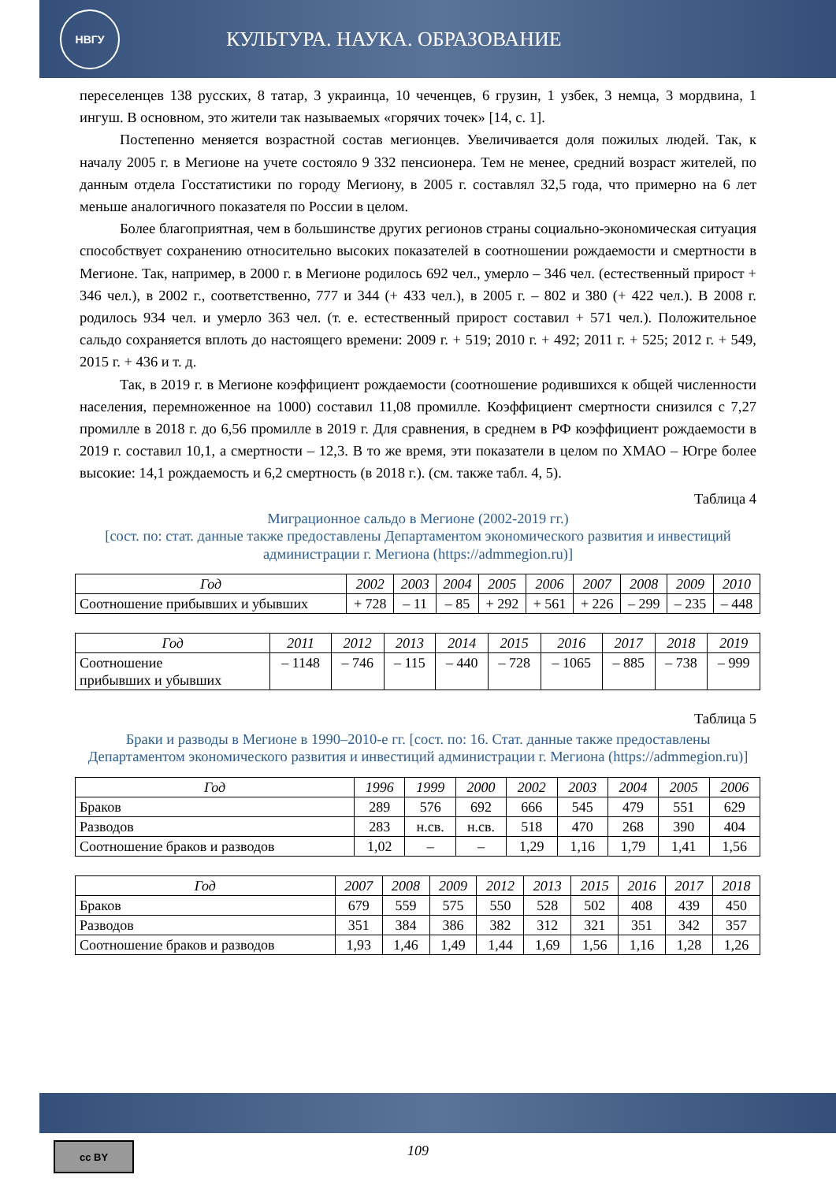НВГУ
КУЛЬТУРА. НАУКА. ОБРАЗОВАНИЕ
переселенцев 138 русских, 8 татар, 3 украинца, 10 чеченцев, 6 грузин, 1 узбек, 3 немца, 3 мордвина, 1 ингуш. В основном, это жители так называемых «горячих точек» [14, с. 1].
Постепенно меняется возрастной состав мегионцев. Увеличивается доля пожилых людей. Так, к началу 2005 г. в Мегионе на учете состояло 9 332 пенсионера. Тем не менее, средний возраст жителей, по данным отдела Госстатистики по городу Мегиону, в 2005 г. составлял 32,5 года, что примерно на 6 лет меньше аналогичного показателя по России в целом.
Более благоприятная, чем в большинстве других регионов страны социально-экономическая ситуация способствует сохранению относительно высоких показателей в соотношении рождаемости и смертности в Мегионе. Так, например, в 2000 г. в Мегионе родилось 692 чел., умерло – 346 чел. (естественный прирост + 346 чел.), в 2002 г., соответственно, 777 и 344 (+ 433 чел.), в 2005 г. – 802 и 380 (+ 422 чел.). В 2008 г. родилось 934 чел. и умерло 363 чел. (т. е. естественный прирост составил + 571 чел.). Положительное сальдо сохраняется вплоть до настоящего времени: 2009 г. + 519; 2010 г. + 492; 2011 г. + 525; 2012 г. + 549, 2015 г. + 436 и т. д.
Так, в 2019 г. в Мегионе коэффициент рождаемости (соотношение родившихся к общей численности населения, перемноженное на 1000) составил 11,08 промилле. Коэффициент смертности снизился с 7,27 промилле в 2018 г. до 6,56 промилле в 2019 г. Для сравнения, в среднем в РФ коэффициент рождаемости в 2019 г. составил 10,1, а смертности – 12,3. В то же время, эти показатели в целом по ХМАО – Югре более высокие: 14,1 рождаемость и 6,2 смертность (в 2018 г.). (см. также табл. 4, 5).
Таблица 4
Миграционное сальдо в Мегионе (2002-2019 гг.)
[сост. по: стат. данные также предоставлены Департаментом экономического развития и инвестиций администрации г. Мегиона (https://admmegion.ru)]
| Год | 2002 | 2003 | 2004 | 2005 | 2006 | 2007 | 2008 | 2009 | 2010 |
| --- | --- | --- | --- | --- | --- | --- | --- | --- | --- |
| Соотношение прибывших и убывших | + 728 | – 11 | – 85 | + 292 | + 561 | + 226 | – 299 | – 235 | – 448 |
| Год | 2011 | 2012 | 2013 | 2014 | 2015 | 2016 | 2017 | 2018 | 2019 |
| --- | --- | --- | --- | --- | --- | --- | --- | --- | --- |
| Соотношение прибывших и убывших | – 1148 | – 746 | – 115 | – 440 | – 728 | – 1065 | – 885 | – 738 | – 999 |
Таблица 5
Браки и разводы в Мегионе в 1990–2010-е гг. [сост. по: 16. Стат. данные также предоставлены Департаментом экономического развития и инвестиций администрации г. Мегиона (https://admmegion.ru)]
| Год | 1996 | 1999 | 2000 | 2002 | 2003 | 2004 | 2005 | 2006 |
| --- | --- | --- | --- | --- | --- | --- | --- | --- |
| Браков | 289 | 576 | 692 | 666 | 545 | 479 | 551 | 629 |
| Разводов | 283 | н.св. | н.св. | 518 | 470 | 268 | 390 | 404 |
| Соотношение браков и разводов | 1,02 | – | – | 1,29 | 1,16 | 1,79 | 1,41 | 1,56 |
| Год | 2007 | 2008 | 2009 | 2012 | 2013 | 2015 | 2016 | 2017 | 2018 |
| --- | --- | --- | --- | --- | --- | --- | --- | --- | --- |
| Браков | 679 | 559 | 575 | 550 | 528 | 502 | 408 | 439 | 450 |
| Разводов | 351 | 384 | 386 | 382 | 312 | 321 | 351 | 342 | 357 |
| Соотношение браков и разводов | 1,93 | 1,46 | 1,49 | 1,44 | 1,69 | 1,56 | 1,16 | 1,28 | 1,26 |
cc BY
109